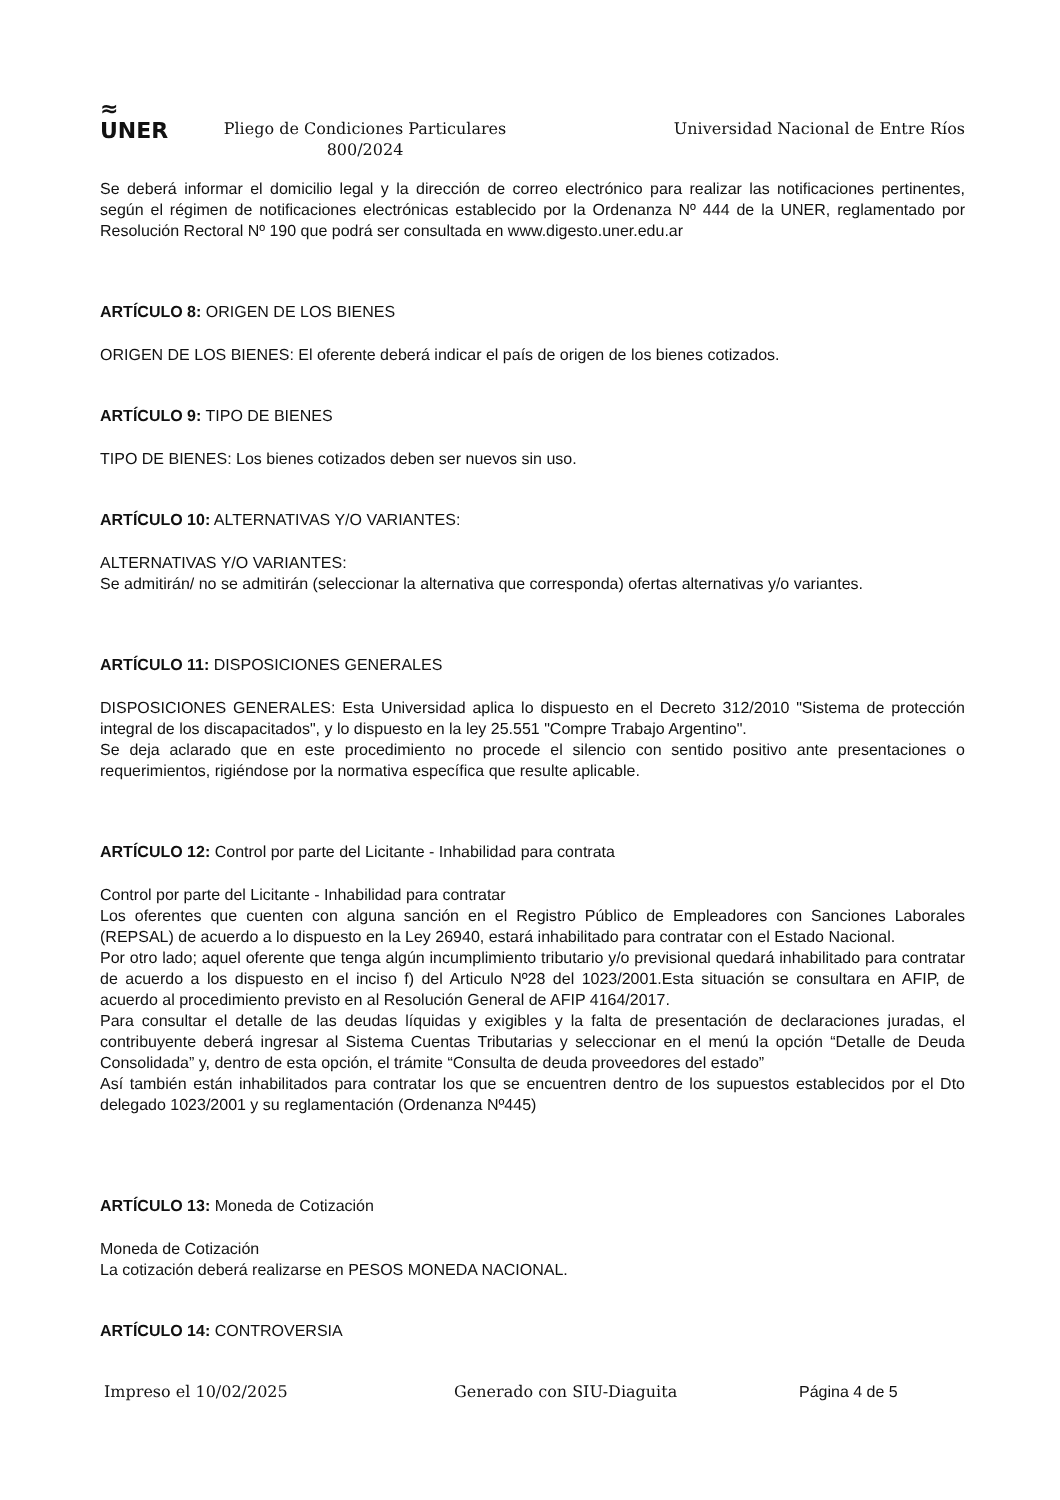≈
UNER
Pliego de Condiciones Particulares
800/2024
Universidad Nacional de Entre Ríos
Se deberá informar el domicilio legal y la dirección de correo electrónico para realizar las notificaciones pertinentes, según el régimen de notificaciones electrónicas establecido por la Ordenanza Nº 444 de la UNER, reglamentado por Resolución Rectoral Nº 190 que podrá ser consultada en www.digesto.uner.edu.ar
ARTÍCULO 8: ORIGEN DE LOS BIENES
ORIGEN DE LOS BIENES: El oferente deberá indicar el país de origen de los bienes cotizados.
ARTÍCULO 9: TIPO DE BIENES
TIPO DE BIENES: Los bienes cotizados deben ser nuevos sin uso.
ARTÍCULO 10: ALTERNATIVAS Y/O VARIANTES:
ALTERNATIVAS Y/O VARIANTES:
Se admitirán/ no se admitirán (seleccionar la alternativa que corresponda) ofertas alternativas y/o variantes.
ARTÍCULO 11: DISPOSICIONES GENERALES
DISPOSICIONES GENERALES: Esta Universidad aplica lo dispuesto en el Decreto 312/2010 "Sistema de protección integral de los discapacitados", y lo dispuesto en la ley 25.551 "Compre Trabajo Argentino".
Se deja aclarado que en este procedimiento no procede el silencio con sentido positivo ante presentaciones o requerimientos, rigiéndose por la normativa específica que resulte aplicable.
ARTÍCULO 12: Control por parte del Licitante - Inhabilidad para contrata
Control por parte del Licitante - Inhabilidad para contratar
Los oferentes que cuenten con alguna sanción en el Registro Público de Empleadores con Sanciones Laborales (REPSAL) de acuerdo a lo dispuesto en la Ley 26940, estará inhabilitado para contratar con el Estado Nacional.
Por otro lado; aquel oferente que tenga algún incumplimiento tributario y/o previsional quedará inhabilitado para contratar de acuerdo a los dispuesto en el inciso f) del Articulo Nº28 del 1023/2001.Esta situación se consultara en AFIP, de acuerdo al procedimiento previsto en al Resolución General de AFIP 4164/2017.
Para consultar el detalle de las deudas líquidas y exigibles y la falta de presentación de declaraciones juradas, el contribuyente deberá ingresar al Sistema Cuentas Tributarias y seleccionar en el menú la opción “Detalle de Deuda Consolidada” y, dentro de esta opción, el trámite “Consulta de deuda proveedores del estado”
Así también están inhabilitados para contratar los que se encuentren dentro de los supuestos establecidos por el Dto delegado 1023/2001 y su reglamentación (Ordenanza Nº445)
ARTÍCULO 13: Moneda de Cotización
Moneda de Cotización
La cotización deberá realizarse en PESOS MONEDA NACIONAL.
ARTÍCULO 14: CONTROVERSIA
Impreso el 10/02/2025 Generado con SIU-Diaguita Página 4 de 5